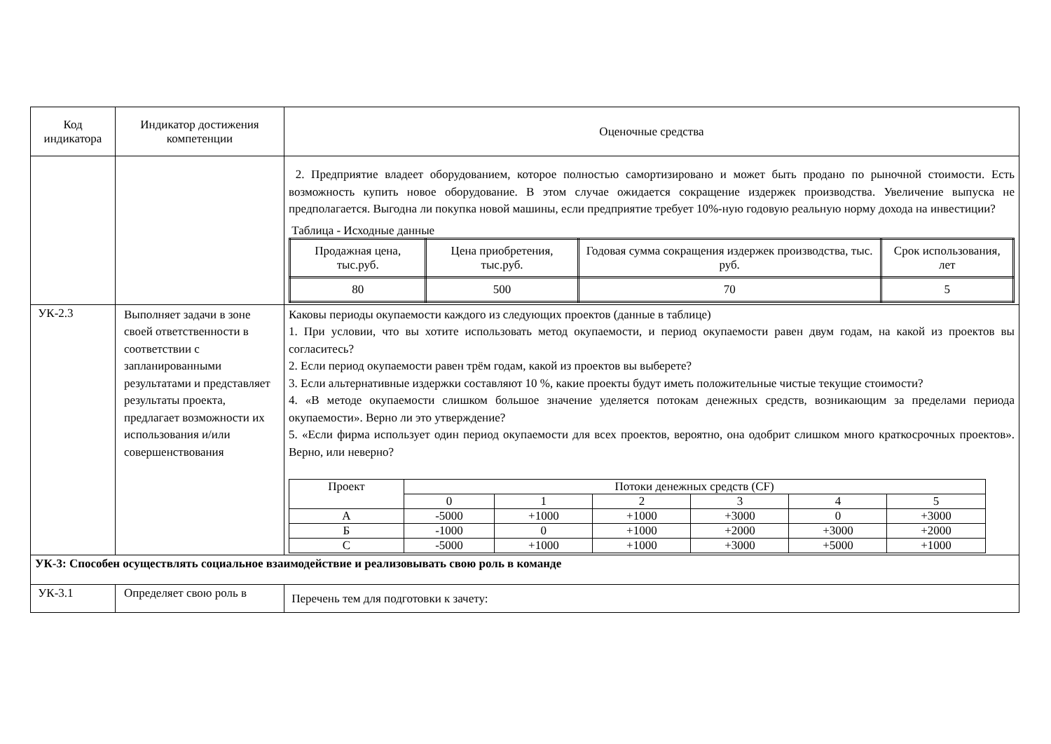| Код индикатора | Индикатор достижения компетенции | Оценочные средства |
| | | 2. Предприятие владеет оборудованием, которое полностью самортизировано и может быть продано по рыночной стоимости. Есть возможность купить новое оборудование. В этом случае ожидается сокращение издержек производства. Увеличение выпуска не предполагается. Выгодна ли покупка новой машины, если предприятие требует 10%-ную годовую реальную норму дохода на инвестиции? Таблица - Исходные данные / Продажная цена, тыс.руб. / Цена приобретения, тыс.руб. / Годовая сумма сокращения издержек производства, тыс. руб. / Срок использования, лет / / 80 / 500 / 70 / 5 / |
| УК-2.3 | Выполняет задачи в зоне своей ответственности в соответствии с запланированными результатами и представляет результаты проекта, предлагает возможности их использования и/или совершенствования | Каковы периоды окупаемости каждого из следующих проектов (данные в таблице) 1. При условии, что вы хотите использовать метод окупаемости, и период окупаемости равен двум годам, на какой из проектов вы согласитесь? 2. Если период окупаемости равен трём годам, какой из проектов вы выберете? 3. Если альтернативные издержки составляют 10 %, какие проекты будут иметь положительные чистые текущие стоимости? 4. «В методе окупаемости слишком большое значение уделяется потокам денежных средств, возникающим за пределами периода окупаемости». Верно ли это утверждение? 5. «Если фирма использует один период окупаемости для всех проектов, вероятно, она одобрит слишком много краткосрочных проектов». Верно, или неверно? / Проект / Потоки денежных средств (CF) / / / / / / / / 0 / 1 / 2 / 3 / 4 / 5 / / А / -5000 / +1000 / +1000 / +3000 / 0 / +3000 / / Б / -1000 / 0 / +1000 / +2000 / +3000 / +2000 / / С / -5000 / +1000 / +1000 / +3000 / +5000 / +1000 / |
| УК-3: Способен осуществлять социальное взаимодействие и реализовывать свою роль в команде | | |
| УК-3.1 | Определяет свою роль в | Перечень тем для подготовки к зачету: |